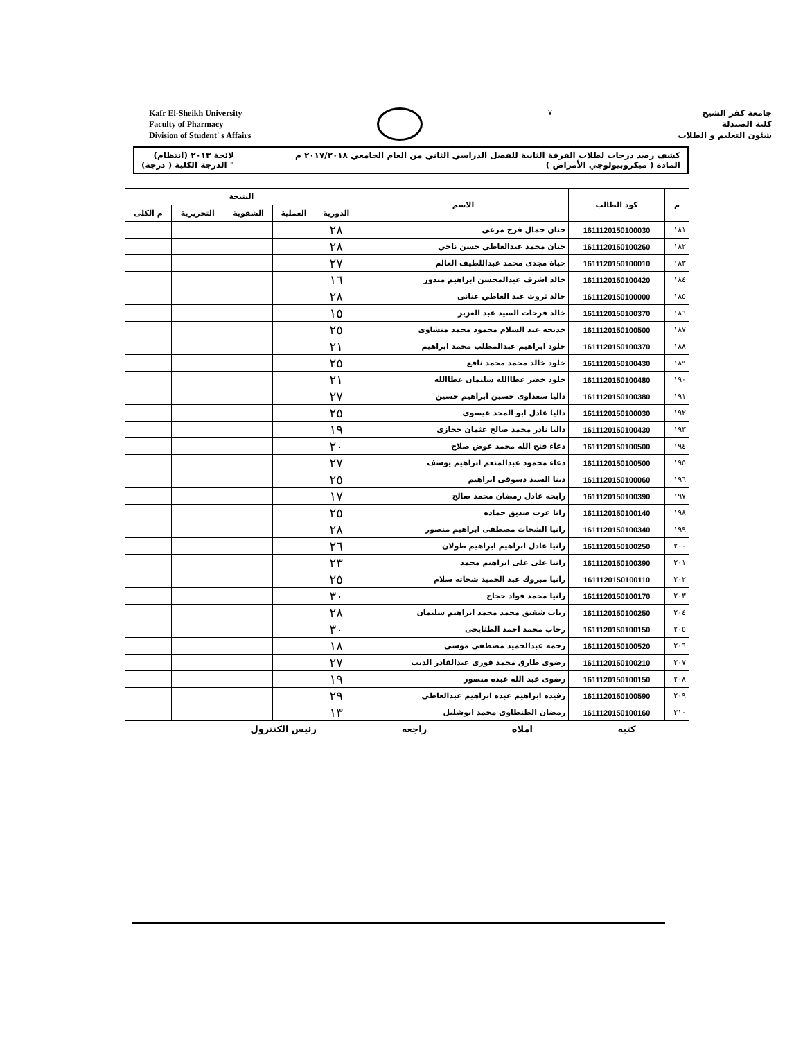Kafr El-Sheikh University
Faculty of Pharmacy
Division of Student' s Affairs
٧
جامعة كفر الشيخ
كلية الصيدلة
شئون التعليم و الطلاب
كشف رصد درجات لطلاب الفرقة الثانية للفصل الدراسي الثاني من العام الجامعي ٢٠١٧/٢٠١٨ م
المادة ( ميكروبيولوجي الأمراض )
لائحة ٢٠١٣ (انتظام)
" الدرجة الكلية ( درجة)
| م | كود الطالب | الاسم | النتيجة | | | | |
| --- | --- | --- | --- | --- | --- | --- | --- |
| | | | الدورية | العملية | الشفوية | التحريرية | م الكلى |
| ١٨١ | 1611120150100030 | حنان جمال فرج مرعي | ٢٨ | | | | |
| ١٨٢ | 1611120150100260 | حنان محمد عبدالعاطي حسن ناجي | ٢٨ | | | | |
| ١٨٣ | 1611120150100010 | حياة مجدى محمد عبداللطيف العالم | ٢٧ | | | | |
| ١٨٤ | 1611120150100420 | خالد اشرف عبدالمحسن ابراهيم مندور | ١٦ | | | | |
| ١٨٥ | 1611120150100000 | خالد ثروت عبد العاطي عنانى | ٢٨ | | | | |
| ١٨٦ | 1611120150100370 | خالد فرحات السيد عبد العزيز | ١٥ | | | | |
| ١٨٧ | 1611120150100500 | خديجه عبد السلام محمود محمد منشاوى | ٢٥ | | | | |
| ١٨٨ | 1611120150100370 | خلود ابراهيم عبدالمطلب محمد ابراهيم | ٢١ | | | | |
| ١٨٩ | 1611120150100430 | خلود خالد محمد محمد نافع | ٢٥ | | | | |
| ١٩٠ | 1611120150100480 | خلود خضر عطاالله سليمان عطاالله | ٢١ | | | | |
| ١٩١ | 1611120150100380 | داليا سعداوى حسين ابراهيم حسين | ٢٧ | | | | |
| ١٩٢ | 1611120150100030 | داليا عادل ابو المجد عيسوى | ٢٥ | | | | |
| ١٩٣ | 1611120150100430 | داليا نادر محمد صالح عثمان حجازى | ١٩ | | | | |
| ١٩٤ | 1611120150100500 | دعاء فتح الله محمد عوض صلاح | ٢٠ | | | | |
| ١٩٥ | 1611120150100500 | دعاء محمود عبدالمنعم ابراهيم يوسف | ٢٧ | | | | |
| ١٩٦ | 1611120150100060 | دينا السيد دسوقى ابراهيم | ٢٥ | | | | |
| ١٩٧ | 1611120150100390 | رابحه عادل رمضان محمد صالح | ١٧ | | | | |
| ١٩٨ | 1611120150100140 | رانا عزت صديق حماده | ٢٥ | | | | |
| ١٩٩ | 1611120150100340 | رانيا الشحات مصطفى ابراهيم منصور | ٢٨ | | | | |
| ٢٠٠ | 1611120150100250 | رانيا عادل ابراهيم ابراهيم طولان | ٢٦ | | | | |
| ٢٠١ | 1611120150100390 | رانيا على على ابراهيم محمد | ٢٣ | | | | |
| ٢٠٢ | 1611120150100110 | رانيا مبروك عبد الحميد شحاته سلام | ٢٥ | | | | |
| ٢٠٣ | 1611120150100170 | رانيا محمد فواد حجاج | ٣٠ | | | | |
| ٢٠٤ | 1611120150100250 | رباب شفيق محمد محمد ابراهيم سليمان | ٢٨ | | | | |
| ٢٠٥ | 1611120150100150 | رحاب محمد احمد الطنايحى | ٣٠ | | | | |
| ٢٠٦ | 1611120150100520 | رحمه عبدالحميد مصطفى موسى | ١٨ | | | | |
| ٢٠٧ | 1611120150100210 | رضوى طارق محمد فوزى عبدالقادر الديب | ٢٧ | | | | |
| ٢٠٨ | 1611120150100150 | رضوى عبد الله عبده منصور | ١٩ | | | | |
| ٢٠٩ | 1611120150100590 | رفيده ابراهيم عبده ابراهيم عبدالعاطي | ٢٩ | | | | |
| ٢١٠ | 1611120150100160 | رمضان الطنطاوى محمد ابوشليل | ١٣ | | | | |
كتبه املاه راجعه رئيس الكنترول